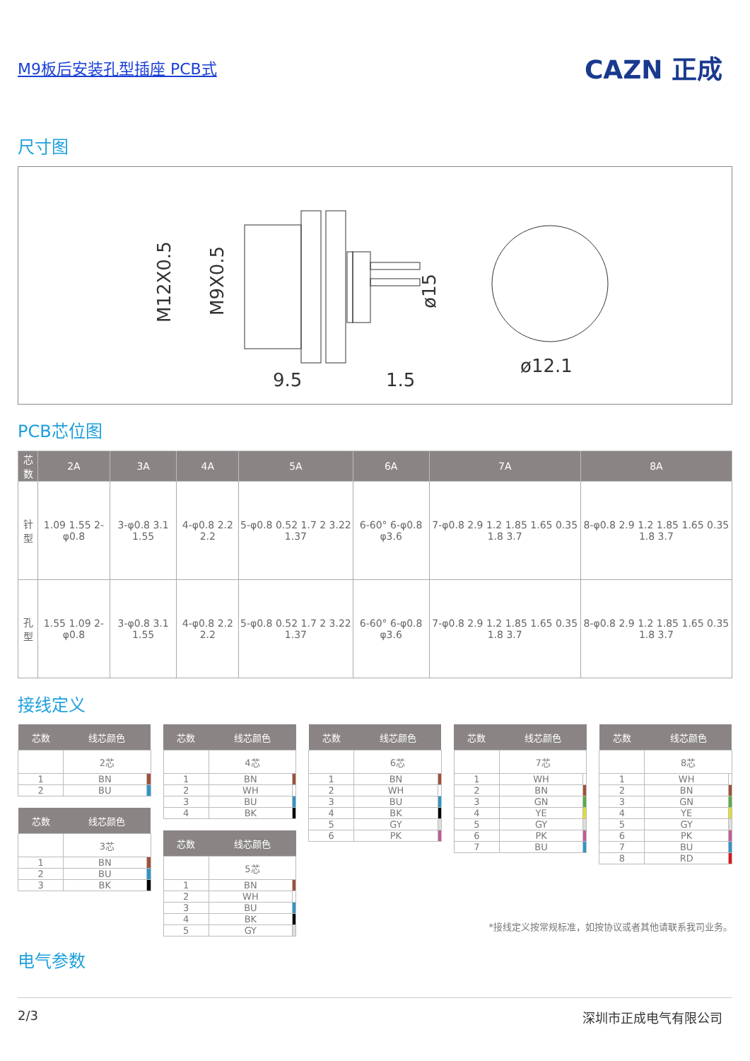M9板后安装孔型插座 PCB式
CAZN 正成
尺寸图
M12X0.5
M9X0.5
ø15
9.5
1.5
ø12.1
PCB芯位图
| 芯数 | 2A | 3A | 4A | 5A | 6A | 7A | 8A |
| --- | --- | --- | --- | --- | --- | --- | --- |
| 针型 | 1.09 1.55 2-φ0.8 | 3-φ0.8 3.1 1.55 | 4-φ0.8 2.2 2.2 | 5-φ0.8 0.52 1.7 2 3.22 1.37 | 6-60° 6-φ0.8 φ3.6 | 7-φ0.8 2.9 1.2 1.85 1.65 0.35 1.8 3.7 | 8-φ0.8 2.9 1.2 1.85 1.65 0.35 1.8 3.7 |
| 孔型 | 1.55 1.09 2-φ0.8 | 3-φ0.8 3.1 1.55 | 4-φ0.8 2.2 2.2 | 5-φ0.8 0.52 1.7 2 3.22 1.37 | 6-60° 6-φ0.8 φ3.6 | 7-φ0.8 2.9 1.2 1.85 1.65 0.35 1.8 3.7 | 8-φ0.8 2.9 1.2 1.85 1.65 0.35 1.8 3.7 |
接线定义
| 芯数 | 线芯颜色 | |
| --- | --- | --- |
| | 2芯 | |
| 1 | BN | |
| 2 | BU | |
| 芯数 | 线芯颜色 | |
| --- | --- | --- |
| | 3芯 | |
| 1 | BN | |
| 2 | BU | |
| 3 | BK | |
| 芯数 | 线芯颜色 | |
| --- | --- | --- |
| | 4芯 | |
| 1 | BN | |
| 2 | WH | |
| 3 | BU | |
| 4 | BK | |
| 芯数 | 线芯颜色 | |
| --- | --- | --- |
| | 5芯 | |
| 1 | BN | |
| 2 | WH | |
| 3 | BU | |
| 4 | BK | |
| 5 | GY | |
| 芯数 | 线芯颜色 | |
| --- | --- | --- |
| | 6芯 | |
| 1 | BN | |
| 2 | WH | |
| 3 | BU | |
| 4 | BK | |
| 5 | GY | |
| 6 | PK | |
| 芯数 | 线芯颜色 | |
| --- | --- | --- |
| | 7芯 | |
| 1 | WH | |
| 2 | BN | |
| 3 | GN | |
| 4 | YE | |
| 5 | GY | |
| 6 | PK | |
| 7 | BU | |
| 芯数 | 线芯颜色 | |
| --- | --- | --- |
| | 8芯 | |
| 1 | WH | |
| 2 | BN | |
| 3 | GN | |
| 4 | YE | |
| 5 | GY | |
| 6 | PK | |
| 7 | BU | |
| 8 | RD | |
*接线定义按常规标准，如按协议或者其他请联系我司业务。
电气参数
2/3 深圳市正成电气有限公司